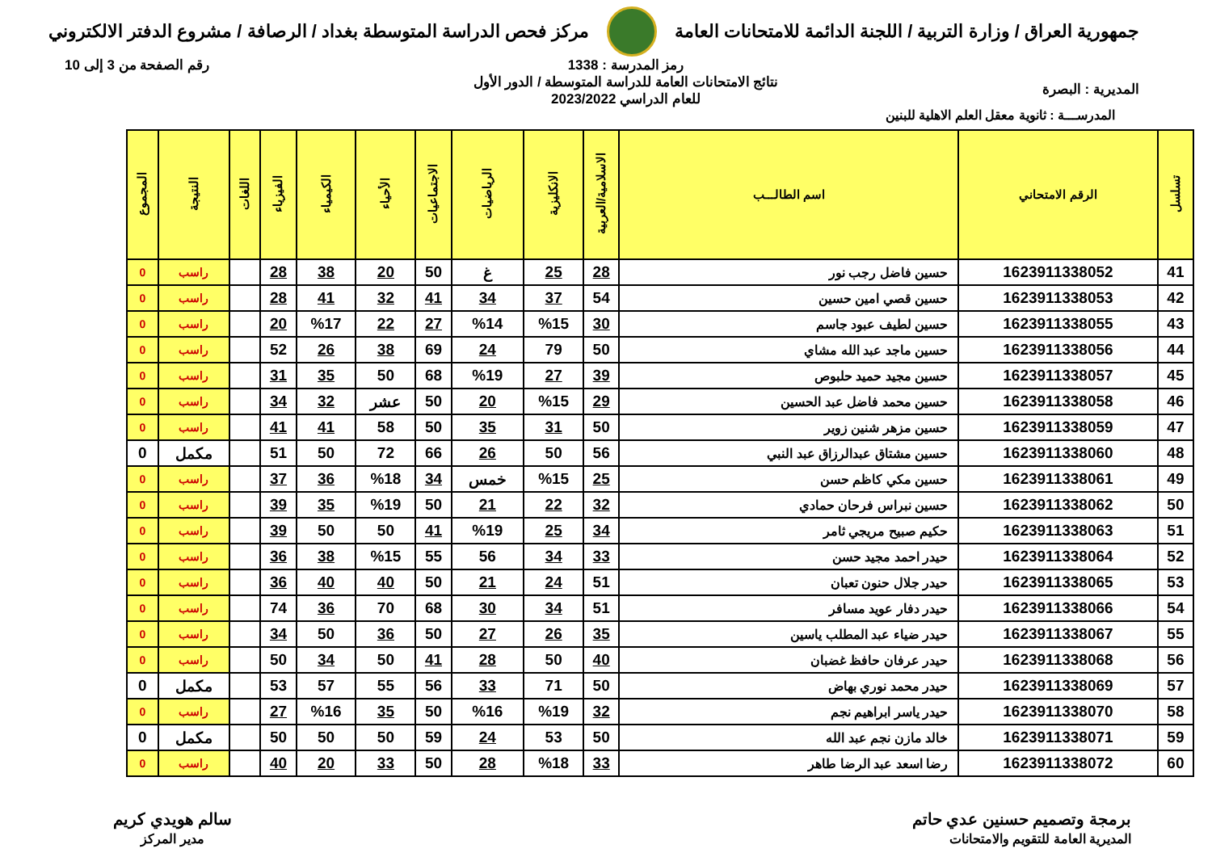جمهورية العراق / وزارة التربية / اللجنة الدائمة للامتحانات العامة
مركز فحص الدراسة المتوسطة بغداد / الرصافة / مشروع الدفتر الالكتروني
المديرية : البصرة
رمز المدرسة : 1338
نتائج الامتحانات العامة للدراسة المتوسطة / الدور الأول
للعام الدراسي 2023/2022
رقم الصفحة من 3 إلى 10
المدرســـة : ثانوية معقل العلم الاهلية للبنين
| تسلسل | الرقم الامتحاني | اسم الطالـــب | الاسلامية/العربية | الانكليزية | الرياضيات | الاجتماعيات | الأحياء | الكيمياء | الفيزياء | اللغات | النتيجة | المجموع |
| --- | --- | --- | --- | --- | --- | --- | --- | --- | --- | --- | --- | --- |
| 41 | 1623911338052 | حسين فاضل رجب نور | 28 | 25 | غ | 50 | 20 | 38 | 28 | | راسب | 0 |
| 42 | 1623911338053 | حسين قصي امين حسين | 54 | 37 | 34 | 41 | 32 | 41 | 28 | | راسب | 0 |
| 43 | 1623911338055 | حسين لطيف عبود جاسم | 30 | %15 | %14 | 27 | 22 | %17 | 20 | | راسب | 0 |
| 44 | 1623911338056 | حسين ماجد عبد الله مشاي | 50 | 79 | 24 | 69 | 38 | 26 | 52 | | راسب | 0 |
| 45 | 1623911338057 | حسين مجيد حميد حلبوص | 39 | 27 | %19 | 68 | 50 | 35 | 31 | | راسب | 0 |
| 46 | 1623911338058 | حسين محمد فاضل عبد الحسين | 29 | %15 | 20 | 50 | عشر | 32 | 34 | | راسب | 0 |
| 47 | 1623911338059 | حسين مزهر شنين زوير | 50 | 31 | 35 | 50 | 58 | 41 | 41 | | راسب | 0 |
| 48 | 1623911338060 | حسين مشتاق عبدالرزاق عبد النبي | 56 | 50 | 26 | 66 | 72 | 50 | 51 | | مكمل | 0 |
| 49 | 1623911338061 | حسين مكي كاظم حسن | 25 | %15 | خمس | 34 | %18 | 36 | 37 | | راسب | 0 |
| 50 | 1623911338062 | حسين نبراس فرحان حمادي | 32 | 22 | 21 | 50 | %19 | 35 | 39 | | راسب | 0 |
| 51 | 1623911338063 | حكيم صبيح مريجي ثامر | 34 | 25 | %19 | 41 | 50 | 50 | 39 | | راسب | 0 |
| 52 | 1623911338064 | حيدر احمد مجيد حسن | 33 | 34 | 56 | 55 | %15 | 38 | 36 | | راسب | 0 |
| 53 | 1623911338065 | حيدر جلال حنون تعبان | 51 | 24 | 21 | 50 | 40 | 40 | 36 | | راسب | 0 |
| 54 | 1623911338066 | حيدر دفار عويد مسافر | 51 | 34 | 30 | 68 | 70 | 36 | 74 | | راسب | 0 |
| 55 | 1623911338067 | حيدر ضياء عبد المطلب ياسين | 35 | 26 | 27 | 50 | 36 | 50 | 34 | | راسب | 0 |
| 56 | 1623911338068 | حيدر عرفان حافظ غضبان | 40 | 50 | 28 | 41 | 50 | 34 | 50 | | راسب | 0 |
| 57 | 1623911338069 | حيدر محمد نوري بهاض | 50 | 71 | 33 | 56 | 55 | 57 | 53 | | مكمل | 0 |
| 58 | 1623911338070 | حيدر ياسر ابراهيم نجم | 32 | %19 | %16 | 50 | 35 | %16 | 27 | | راسب | 0 |
| 59 | 1623911338071 | خالد مازن نجم عبد الله | 50 | 53 | 24 | 59 | 50 | 50 | 50 | | مكمل | 0 |
| 60 | 1623911338072 | رضا اسعد عبد الرضا طاهر | 33 | %18 | 28 | 50 | 33 | 20 | 40 | | راسب | 0 |
برمجة وتصميم حسنين عدي حاتم
المديرية العامة للتقويم والامتحانات
سالم هويدي كريم
مدير المركز